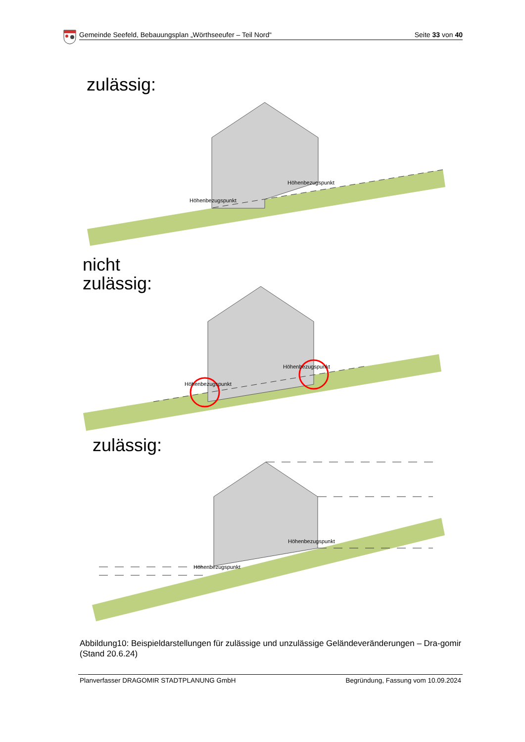Gemeinde Seefeld, Bebauungsplan „Wörthseeufer – Teil Nord“Seite 33 von 40
zulässig:
Höhenbezugspunkt
Höhenbezugspunkt
nicht
zulässig:
Höhenbezugspunkt
Höhenbezugspunkt
zulässig:
Höhenbezugspunkt
Höhenbezugspunkt
Abbildung10: Beispieldarstellungen für zulässige und unzulässige Geländeveränderungen – Dra-gomir (Stand 20.6.24)
Planverfasser DRAGOMIR STADTPLANUNG GmbH Begründung, Fassung vom 10.09.2024